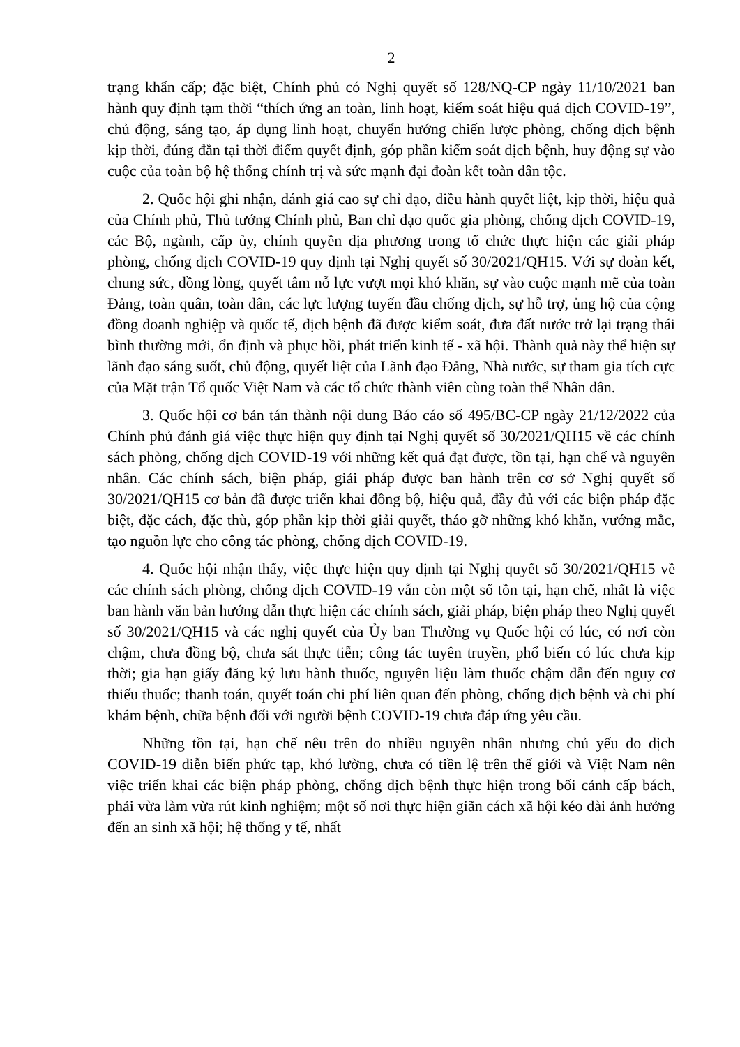2
trạng khẩn cấp; đặc biệt, Chính phủ có Nghị quyết số 128/NQ-CP ngày 11/10/2021 ban hành quy định tạm thời “thích ứng an toàn, linh hoạt, kiểm soát hiệu quả dịch COVID-19”, chủ động, sáng tạo, áp dụng linh hoạt, chuyển hướng chiến lược phòng, chống dịch bệnh kịp thời, đúng đắn tại thời điểm quyết định, góp phần kiểm soát dịch bệnh, huy động sự vào cuộc của toàn bộ hệ thống chính trị và sức mạnh đại đoàn kết toàn dân tộc.
2. Quốc hội ghi nhận, đánh giá cao sự chỉ đạo, điều hành quyết liệt, kịp thời, hiệu quả của Chính phủ, Thủ tướng Chính phủ, Ban chỉ đạo quốc gia phòng, chống dịch COVID-19, các Bộ, ngành, cấp ủy, chính quyền địa phương trong tổ chức thực hiện các giải pháp phòng, chống dịch COVID-19 quy định tại Nghị quyết số 30/2021/QH15. Với sự đoàn kết, chung sức, đồng lòng, quyết tâm nỗ lực vượt mọi khó khăn, sự vào cuộc mạnh mẽ của toàn Đảng, toàn quân, toàn dân, các lực lượng tuyến đầu chống dịch, sự hỗ trợ, ủng hộ của cộng đồng doanh nghiệp và quốc tế, dịch bệnh đã được kiểm soát, đưa đất nước trở lại trạng thái bình thường mới, ổn định và phục hồi, phát triển kinh tế - xã hội. Thành quả này thể hiện sự lãnh đạo sáng suốt, chủ động, quyết liệt của Lãnh đạo Đảng, Nhà nước, sự tham gia tích cực của Mặt trận Tổ quốc Việt Nam và các tổ chức thành viên cùng toàn thể Nhân dân.
3. Quốc hội cơ bản tán thành nội dung Báo cáo số 495/BC-CP ngày 21/12/2022 của Chính phủ đánh giá việc thực hiện quy định tại Nghị quyết số 30/2021/QH15 về các chính sách phòng, chống dịch COVID-19 với những kết quả đạt được, tồn tại, hạn chế và nguyên nhân. Các chính sách, biện pháp, giải pháp được ban hành trên cơ sở Nghị quyết số 30/2021/QH15 cơ bản đã được triển khai đồng bộ, hiệu quả, đầy đủ với các biện pháp đặc biệt, đặc cách, đặc thù, góp phần kịp thời giải quyết, tháo gỡ những khó khăn, vướng mắc, tạo nguồn lực cho công tác phòng, chống dịch COVID-19.
4. Quốc hội nhận thấy, việc thực hiện quy định tại Nghị quyết số 30/2021/QH15 về các chính sách phòng, chống dịch COVID-19 vẫn còn một số tồn tại, hạn chế, nhất là việc ban hành văn bản hướng dẫn thực hiện các chính sách, giải pháp, biện pháp theo Nghị quyết số 30/2021/QH15 và các nghị quyết của Ủy ban Thường vụ Quốc hội có lúc, có nơi còn chậm, chưa đồng bộ, chưa sát thực tiễn; công tác tuyên truyền, phổ biến có lúc chưa kịp thời; gia hạn giấy đăng ký lưu hành thuốc, nguyên liệu làm thuốc chậm dẫn đến nguy cơ thiếu thuốc; thanh toán, quyết toán chi phí liên quan đến phòng, chống dịch bệnh và chi phí khám bệnh, chữa bệnh đối với người bệnh COVID-19 chưa đáp ứng yêu cầu.
Những tồn tại, hạn chế nêu trên do nhiều nguyên nhân nhưng chủ yếu do dịch COVID-19 diễn biến phức tạp, khó lường, chưa có tiền lệ trên thế giới và Việt Nam nên việc triển khai các biện pháp phòng, chống dịch bệnh thực hiện trong bối cảnh cấp bách, phải vừa làm vừa rút kinh nghiệm; một số nơi thực hiện giãn cách xã hội kéo dài ảnh hưởng đến an sinh xã hội; hệ thống y tế, nhất